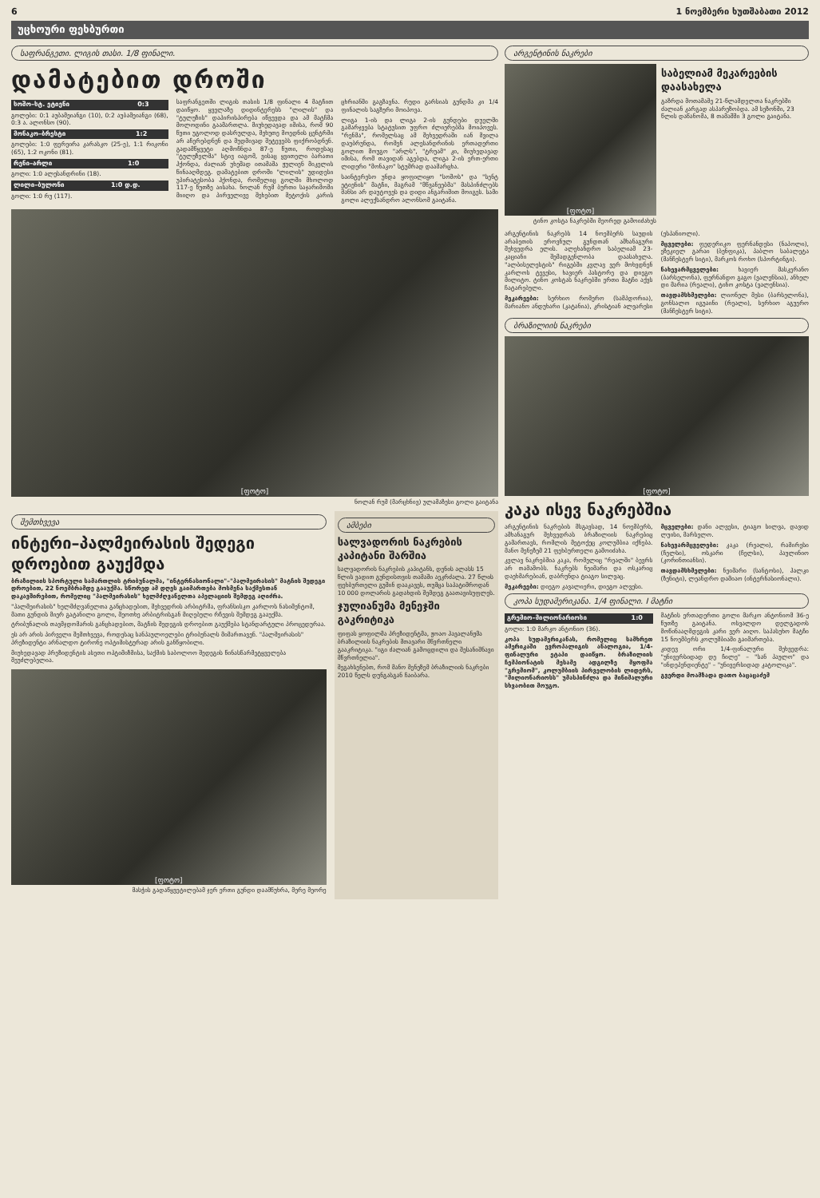6 1 ნოემბერი ხუთშაბათი 2012
უცხოური ფეხბურთი
საფრანგეთი. ლიგის თასი. 1/8 ფინალი.
დამატებით დროში
| სოშო–სტ. ეტიენი | 0:3 |
| --- | --- |
გოლები: 0:1 აუბამეიანგი (10), 0:2 აუბამეიანგი (68), 0:3 ა. ალონსო (90).
| მონაკო–ბრესტი | 1:2 |
| --- | --- |
გოლები: 1:0 ფერეირა კარასკო (25-ე), 1:1 რიკონი (65), 1:2 ოკონი (81).
| რენი–არლი | 1:0 |
| --- | --- |
გოლი: 1:0 ალესანდრინი (18).
| ლილი–ბულონი | 1:0 დ.დ. |
| --- | --- |
გოლი: 1:0 რუ (117).
საფრანგეთში ლიგის თასის 1/8 ფინალი 4 მატჩით დაიწყო. ყველაზე დიდინტერესს "ლილის" და "ტულუზის" დაპირისპირება იწვევდა და ამ მატჩმა მოლოდინი გაამართლა. მიუხედავად იმისა, რომ 90 წუთი უგოლოდ დასრულდა, მეხუთე მოედნის ცენტრში არ აჩერებდნენ და მუდმივად შეტევებს ფიქრობდნენ. გადამწყვეტი აღმოჩნდა 87-ე წუთი, როდესაც "ტულუზელმა" სტივ იაგომ, ვისაც ყვითელი ბარათი ჰქონდა, ძალიან უხეშად ითამაშა ჟულიენ მიკელის წინააღმდეგ. დამატებით დროში "ლილის" უდიდესი უპირატესობა ჰქონდა, რომელიც გოლში მხოლოდ 117-ე წუთზე აისახა. ნოლან რუმ ბურთი საჯარიმოში მიიღო და პირველივე შეხებით მეტოქის კარის ცხრიანში გაგზავნა. რუდი გარსიას გუნდმა კი 1/4 ფინალის საგზური მოიპოვა.
ლიგა 1-ის და ლიგა 2-ის გუნდები დუელში გამარჯვება სტატუსით უფრო ძლიერებმა მოიპოვეს. "რენმა", რომელსაც ამ შეხვედრაში იან მვილა დაუბრუნდა, რომენ ალესანდრინის ერთადერთი გოლით მოუგო "არლს", "ტრუამ" კი, მიუხედავად იმისა, რომ თავიდან აგებდა, ლიგა 2-ის ერთ-ერთი ლიდერი "მონაკო" სტუმრად დაამარცხა.
საინტერესო უნდა ყოფილიყო "სოშოს" და "სენტ ეტიენის" მატჩი, მაგრამ "მწვანეებმა" მასპინძლებს შანსი არ დაუტოვეს და დიდი ანგარიშით მოიგეს. სამი გოლი ალექსანდრო ალონსომ გაიტანა.
[ფოტო]
ნოლან რუმ (მარცხნივ) ულამაზესი გოლი გაიტანა
შემთხვევა
ინტერი–პალმეირასის შედეგი დროებით გაუქმდა
ბრაზილიის სპორტული სამართლის ტრიბუნალმა, "ინტერნასიონალი"–"პალმეირასის" მატჩის შედეგი დროებით, 22 ნოემბრამდე გააუქმა. სწორედ ამ დღეს გაიმართება მოსმენა საქმესთან დაკავშირებით, რომელიც "პალმეირასის" ხელმძღვანელთა აპელაციის შემდეგ აღიძრა.
"პალმეირასის" ხელმძღვანელთა განცხადებით, შეხვედრის არბიტრმა, ფრანსისკო კარლოს ნასიმენტომ, მათი გუნდის მიერ გატანილი გოლი, მეოთხე არბიტრისგან მიღებული რჩევის შემდეგ გააუქმა.
ტრიბუნალის თავმჯდომარის განცხადებით, მატჩის შედეგის დროებით გაუქმება სტანდარტული პროცედურაა.
ეს არ არის პირველი შემთხვევა, როდესაც სანპაულოელები ტრიბუნალს მიმართავენ. "პალმეირასის" პრეზიდენტი არნალდო ტირონე ოპტიმისტურად არის განწყობილი.
მიუხედავად პრეზიდენტის ასეთი ოპტიმიზმისა, საქმის საბოლოო შედეგის წინასწარმეტყველება შეუძლებელია.
[ფოტო]
მასჭის გადაწყვეტილებამ ჯერ ერთი გუნდი დაამწუხრა, მერე მეორე
ამბები
სალვადორის ნაკრების კაპიტანი შარშია
სალვადორის ნაკრების კაპიტანს, დენის ალასს 15 წლის ვადით გუნდისთვის თამაში აეკრძალა. 27 წლის ფეხბურთელი გუშინ დააკავეს, თუმცა საპატიმროდან 10 000 დოლარის გადახდის შემდეგ გაათავისუფლეს.
ჯულიანუმა მენეჯში გაკრიტიკა
ფიფას ყოფილმა პრეზიდენტმა, ჟოაო ჰავალანჟმა ბრაზილიის ნაკრების მთავარი მწვრთნელი გააკრიტიკა. "იგი ძალიან გამოცდილი და შესანიშნავი მწვრთნელია".
შეგახსენებთ, რომ მანო მენეზემ ბრაზილიის ნაკრები 2010 წელს დუნგასგან ჩაიბარა.
არგენტინის ნაკრები
[ფოტო]
ტინო კოსტა ნაკრებში მეორედ გამოიძახეს
საბელიამ მეკარეების დაასახელა
გაზრდა მოთამაშე 21-წლამდელთა ნაკრებში ძალიან კარგად ასპარეზობდა. ამ სეზონში, 23 წლის დაწანომა, 8 თამაშში 3 გოლი გაიტანა.
არგენტინის ნაკრებს 14 ნოემბერს საუდის არაბეთის ეროვნულ გუნდთან ამხანაგური შეხვედრა ელის. ალეხანდრო საბელიამ 23-კაციანი შემადგენლობა დაასახელა. "ალბისელესტის" რიგებში კვლავ ვერ მოხვდნენ კარლოს ტევესი, ხავიერ პასტორე და დიეგო მილიტო. ტინო კოსტას ნაკრებში ერთი მატჩი აქვს ჩატარებული.
მეკარეები: სერხიო რომერო (სამპდორია), მარიანო ანდუხარი (კატანია), კრისტიან ალვარესი (ესპანიოლი).
მცველები: ფედერიკო ფერნანდესი (ნაპოლი), ეზეკიელ გარაი (ბენფიკა), პაბლო საბალეტა (მანჩესტერ სიტი), მარკოს როხო (სპორტინგი).
ნახევარმცველები: ხავიერ მასკერანო (ბარსელონა), ფერნანდო გაგო (ვალენსია), ანხელ დი მარია (რეალი), ტინო კოსტა (ვალენსია).
თავდამსხმელები: ლიონელ მესი (ბარსელონა), გონსალო იგუაინი (რეალი), სერხიო აგუერო (მანჩესტერ სიტი).
ბრაზილიის ნაკრები
[ფოტო]
კაკა ისევ ნაკრებშია
არგენტინის ნაკრების მსგავსად, 14 ნოემბერს, ამხანაგურ შეხვედრას ბრაზილიის ნაკრებიც გამართავს, რომლის მეტოქეც კოლუმბია იქნება. მანო მენეზემ 21 ფეხბურთელი გამოიძახა.
კვლავ ნაკრებშია კაკა, რომელიც "რეალში" ბევრს არ თამაშობს. ნაკრებს ნეიმარი და ოსკარიც დაეხმარებიან, დაბრუნდა ტიაგო სილვაც.
მეკარეები: დიეგო კავალიერი, დიეგო ალვესი.
მცველები: დანი ალვესი, ტიაგო სილვა, დავიდ ლუისი, მარსელო.
ნახევარმცველები: კაკა (რეალი), რამირესი (ჩელსი), ოსკარი (ჩელსი), პაულინიო (კორინთიანსი).
თავდამსხმელები: ნეიმარი (სანტოსი), ჰალკი (ზენიტი), ლეანდრო დამიაო (ინტერნასიონალი).
კოპა სუდამერიკანა. 1/4 ფინალი. I მატჩი
| გრემიო–მილიონარიოსი | 1:0 |
| --- | --- |
გოლი: 1:0 მარკო ანტონიო (36).
კოპა სუდამერიკანას, რომელიც სამხრეთ ამერიკაში ევროპალიგის ანალოგია, 1/4-ფინალური ეტაპი დაიწყო. ბრაზილიის ჩემპიონატის მესამე ადგილზე მყოფმა "გრემიომ", კოლუმბიის პირველობის ლიდერს, "მილიონარიოსს" უმასპინძლა და მინიმალური სხვაობით მოუგო.
მატჩის ერთადერთი გოლი მარკო ანტონიომ 36-ე წუთზე გაიტანა. ოსვალდო დელგადოს მოწინააღმდეგის კარი ვერ აიღო. საპასუხო მატჩი 15 ნოემბერს კოლუმბიაში გაიმართება.
კიდევ ორი 1/4-ფინალური შეხვედრა: "უნივერსიდად დე ჩილე" – "სან პაულო" და "ინდეპენდიენტე" – "უნივერსიდად კატოლიკა".
გვერდი მოამზადა დათო ბაცაცაძემ